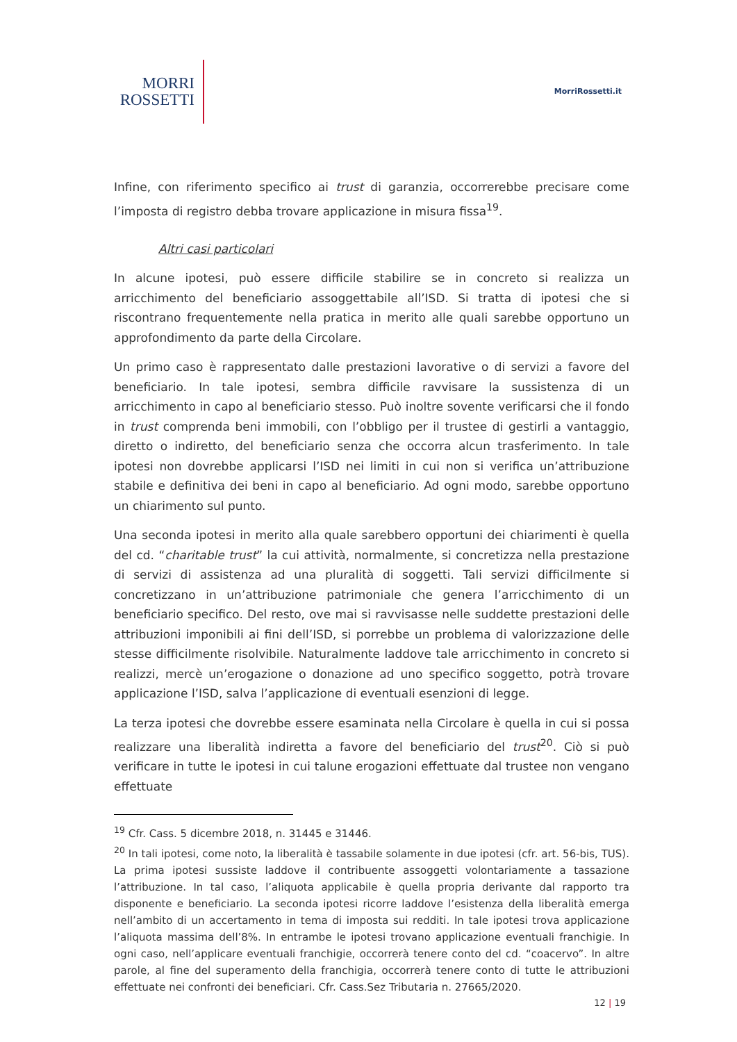MORRI
ROSSETTI
MorriRossetti.it
Infine, con riferimento specifico ai trust di garanzia, occorrerebbe precisare come l’imposta di registro debba trovare applicazione in misura fissa<sup>19</sup>.
Altri casi particolari
In alcune ipotesi, può essere difficile stabilire se in concreto si realizza un arricchimento del beneficiario assoggettabile all’ISD. Si tratta di ipotesi che si riscontrano frequentemente nella pratica in merito alle quali sarebbe opportuno un approfondimento da parte della Circolare.
Un primo caso è rappresentato dalle prestazioni lavorative o di servizi a favore del beneficiario. In tale ipotesi, sembra difficile ravvisare la sussistenza di un arricchimento in capo al beneficiario stesso. Può inoltre sovente verificarsi che il fondo in trust comprenda beni immobili, con l’obbligo per il trustee di gestirli a vantaggio, diretto o indiretto, del beneficiario senza che occorra alcun trasferimento. In tale ipotesi non dovrebbe applicarsi l’ISD nei limiti in cui non si verifica un’attribuzione stabile e definitiva dei beni in capo al beneficiario. Ad ogni modo, sarebbe opportuno un chiarimento sul punto.
Una seconda ipotesi in merito alla quale sarebbero opportuni dei chiarimenti è quella del cd. “charitable trust” la cui attività, normalmente, si concretizza nella prestazione di servizi di assistenza ad una pluralità di soggetti. Tali servizi difficilmente si concretizzano in un’attribuzione patrimoniale che genera l’arricchimento di un beneficiario specifico. Del resto, ove mai si ravvisasse nelle suddette prestazioni delle attribuzioni imponibili ai fini dell’ISD, si porrebbe un problema di valorizzazione delle stesse difficilmente risolvibile. Naturalmente laddove tale arricchimento in concreto si realizzi, mercè un’erogazione o donazione ad uno specifico soggetto, potrà trovare applicazione l’ISD, salva l’applicazione di eventuali esenzioni di legge.
La terza ipotesi che dovrebbe essere esaminata nella Circolare è quella in cui si possa realizzare una liberalità indiretta a favore del beneficiario del trust<sup>20</sup>. Ciò si può verificare in tutte le ipotesi in cui talune erogazioni effettuate dal trustee non vengano effettuate
<sup>19</sup> Cfr. Cass. 5 dicembre 2018, n. 31445 e 31446.
<sup>20</sup> In tali ipotesi, come noto, la liberalità è tassabile solamente in due ipotesi (cfr. art. 56-bis, TUS). La prima ipotesi sussiste laddove il contribuente assoggetti volontariamente a tassazione l’attribuzione. In tal caso, l’aliquota applicabile è quella propria derivante dal rapporto tra disponente e beneficiario. La seconda ipotesi ricorre laddove l’esistenza della liberalità emerga nell’ambito di un accertamento in tema di imposta sui redditi. In tale ipotesi trova applicazione l’aliquota massima dell’8%. In entrambe le ipotesi trovano applicazione eventuali franchigie. In ogni caso, nell’applicare eventuali franchigie, occorrerà tenere conto del cd. “coacervo”. In altre parole, al fine del superamento della franchigia, occorrerà tenere conto di tutte le attribuzioni effettuate nei confronti dei beneficiari. Cfr. Cass.Sez Tributaria n. 27665/2020.
12 | 19